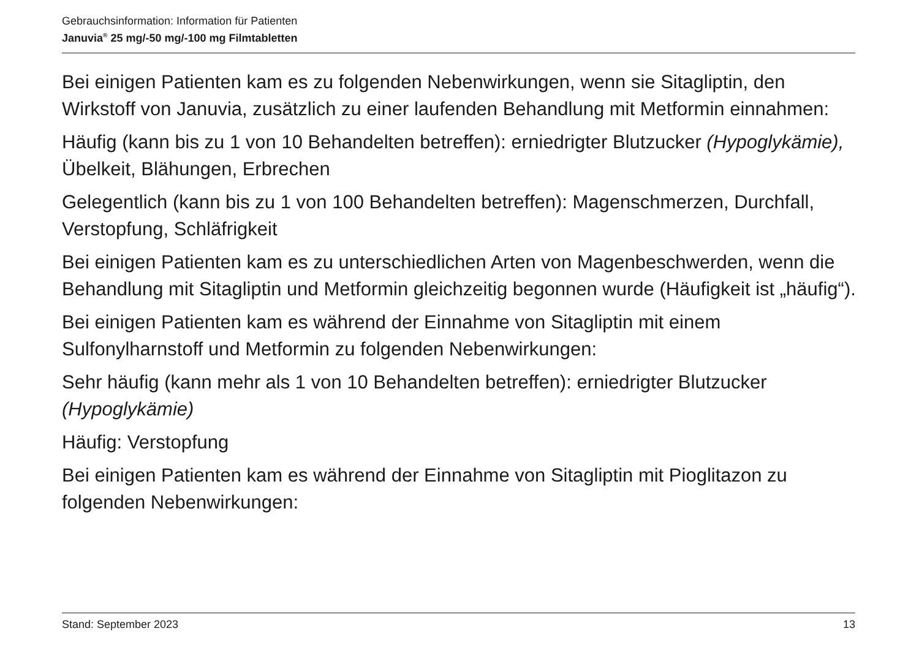Gebrauchsinformation: Information für Patienten
Januvia<sup>®</sup> 25 mg/-50 mg/-100 mg Filmtabletten
Bei einigen Patienten kam es zu folgenden Nebenwirkungen, wenn sie Sitagliptin, den Wirkstoff von Januvia, zusätzlich zu einer laufenden Behandlung mit Metformin einnahmen:
Häufig (kann bis zu 1 von 10 Behandelten betreffen): erniedrigter Blutzucker (Hypoglykämie), Übelkeit, Blähungen, Erbrechen
Gelegentlich (kann bis zu 1 von 100 Behandelten betreffen): Magenschmerzen, Durchfall, Verstopfung, Schläfrigkeit
Bei einigen Patienten kam es zu unterschiedlichen Arten von Magenbeschwerden, wenn die Behandlung mit Sitagliptin und Metformin gleichzeitig begonnen wurde (Häufigkeit ist „häufig“).
Bei einigen Patienten kam es während der Einnahme von Sitagliptin mit einem Sulfonylharnstoff und Metformin zu folgenden Nebenwirkungen:
Sehr häufig (kann mehr als 1 von 10 Behandelten betreffen): erniedrigter Blutzucker (Hypoglykämie)
Häufig: Verstopfung
Bei einigen Patienten kam es während der Einnahme von Sitagliptin mit Pioglitazon zu folgenden Nebenwirkungen:
Stand: September 2023 13